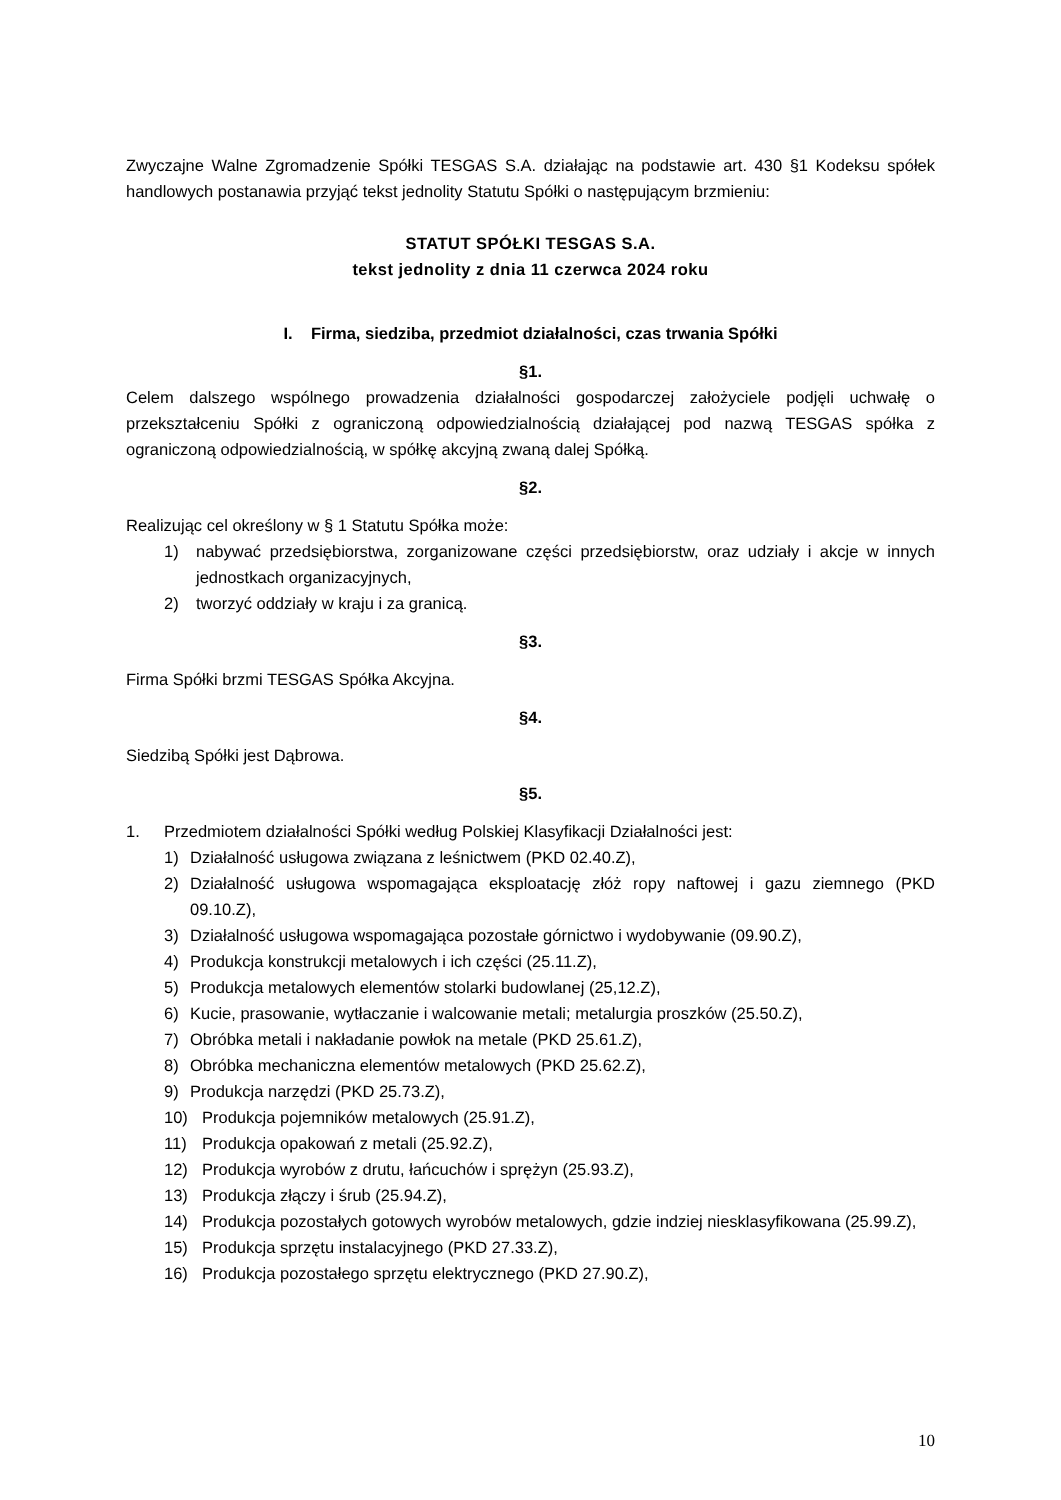Zwyczajne Walne Zgromadzenie Spółki TESGAS S.A. działając na podstawie art. 430 §1 Kodeksu spółek handlowych postanawia przyjąć tekst jednolity Statutu Spółki o następującym brzmieniu:
STATUT SPÓŁKI TESGAS S.A.
tekst jednolity z dnia 11 czerwca 2024 roku
I. Firma, siedziba, przedmiot działalności, czas trwania Spółki
§1.
Celem dalszego wspólnego prowadzenia działalności gospodarczej założyciele podjęli uchwałę o przekształceniu Spółki z ograniczoną odpowiedzialnością działającej pod nazwą TESGAS spółka z ograniczoną odpowiedzialnością, w spółkę akcyjną zwaną dalej Spółką.
§2.
Realizując cel określony w § 1 Statutu Spółka może:
1) nabywać przedsiębiorstwa, zorganizowane części przedsiębiorstw, oraz udziały i akcje w innych jednostkach organizacyjnych,
2) tworzyć oddziały w kraju i za granicą.
§3.
Firma Spółki brzmi TESGAS Spółka Akcyjna.
§4.
Siedzibą Spółki jest Dąbrowa.
§5.
1. Przedmiotem działalności Spółki według Polskiej Klasyfikacji Działalności jest:
1) Działalność usługowa związana z leśnictwem (PKD 02.40.Z),
2) Działalność usługowa wspomagająca eksploatację złóż ropy naftowej i gazu ziemnego (PKD 09.10.Z),
3) Działalność usługowa wspomagająca pozostałe górnictwo i wydobywanie (09.90.Z),
4) Produkcja konstrukcji metalowych i ich części (25.11.Z),
5) Produkcja metalowych elementów stolarki budowlanej (25,12.Z),
6) Kucie, prasowanie, wytłaczanie i walcowanie metali; metalurgia proszków (25.50.Z),
7) Obróbka metali i nakładanie powłok na metale (PKD 25.61.Z),
8) Obróbka mechaniczna elementów metalowych (PKD 25.62.Z),
9) Produkcja narzędzi (PKD 25.73.Z),
10) Produkcja pojemników metalowych (25.91.Z),
11) Produkcja opakowań z metali (25.92.Z),
12) Produkcja wyrobów z drutu, łańcuchów i sprężyn (25.93.Z),
13) Produkcja złączy i śrub (25.94.Z),
14) Produkcja pozostałych gotowych wyrobów metalowych, gdzie indziej niesklasyfikowana (25.99.Z),
15) Produkcja sprzętu instalacyjnego (PKD 27.33.Z),
16) Produkcja pozostałego sprzętu elektrycznego (PKD 27.90.Z),
10